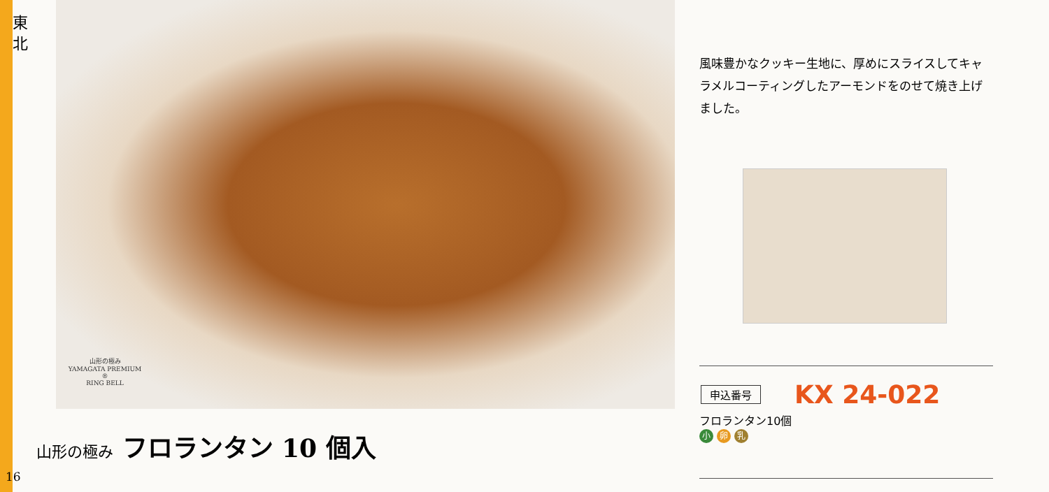東 北
山形の極み
YAMAGATA PREMIUM ®
RING BELL
山形の極み フロランタン 10 個入
16
風味豊かなクッキー生地に、厚めにスライスしてキャラメルコーティングしたアーモンドをのせて焼き上げました。
申込番号 KX 24-022
フロランタン10個
小 卵 乳